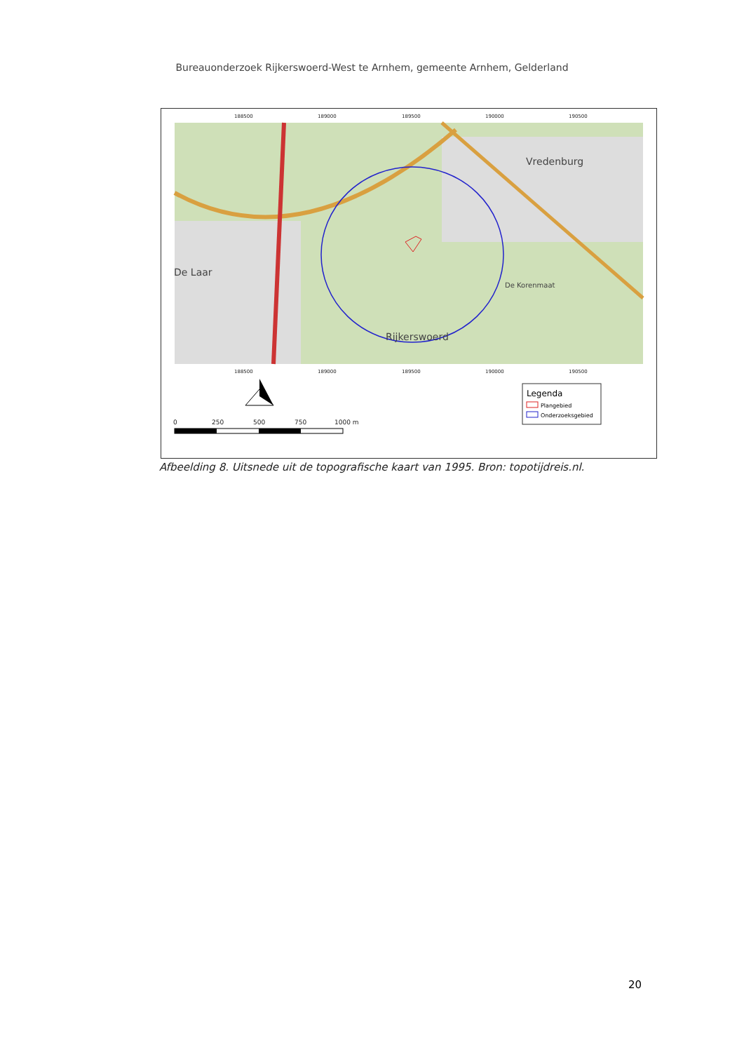Bureauonderzoek Rijkerswoerd-West te Arnhem, gemeente Arnhem, Gelderland
188500
189000
189500
190000
190500
188500
189000
189500
190000
190500
De Laar
Rijkerswoerd
Vredenburg
De Korenmaat
0
250
500
750
1000 m
Legenda
Plangebied
Onderzoeksgebied
Afbeelding 8. Uitsnede uit de topografische kaart van 1995. Bron: topotijdreis.nl.
20